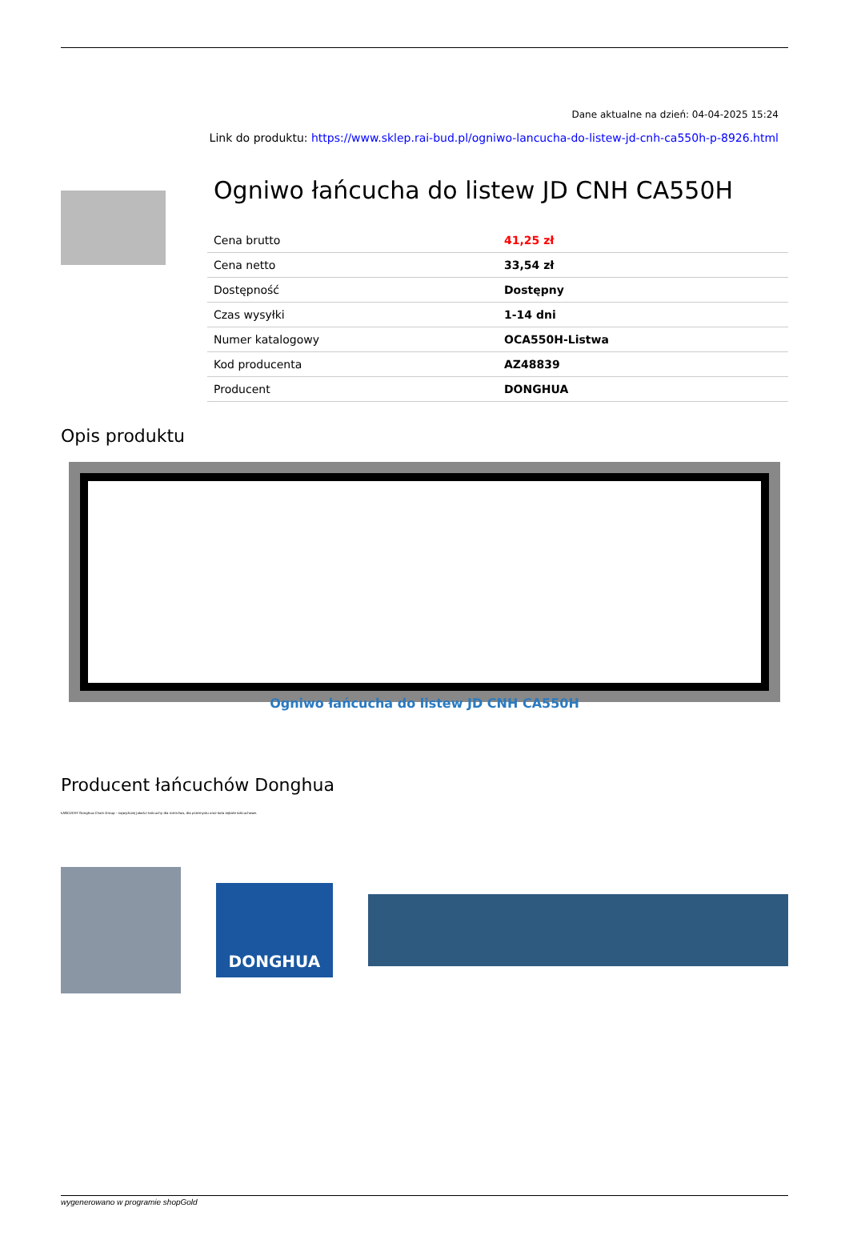Dane aktualne na dzień: 04-04-2025 15:24
Link do produktu: https://www.sklep.rai-bud.pl/ogniwo-lancucha-do-listew-jd-cnh-ca550h-p-8926.html
Ogniwo łańcucha do listew JD CNH CA550H
| Cena brutto | 41,25 zł |
| Cena netto | 33,54 zł |
| Dostępność | Dostępny |
| Czas wysyłki | 1-14 dni |
| Numer katalogowy | OCA550H-Listwa |
| Kod producenta | AZ48839 |
| Producent | DONGHUA |
Opis produktu
Ogniwo łańcucha do listew JD CNH CA550H
Producent łańcuchów Donghua
ŁAŃCUCHY Donghua Chain Group - najwyższej jakości łańcuchy dla rolnictwa, dla przemysłu oraz koła zębate łańcuchowe.
DONGHUA
wygenerowano w programie shopGold